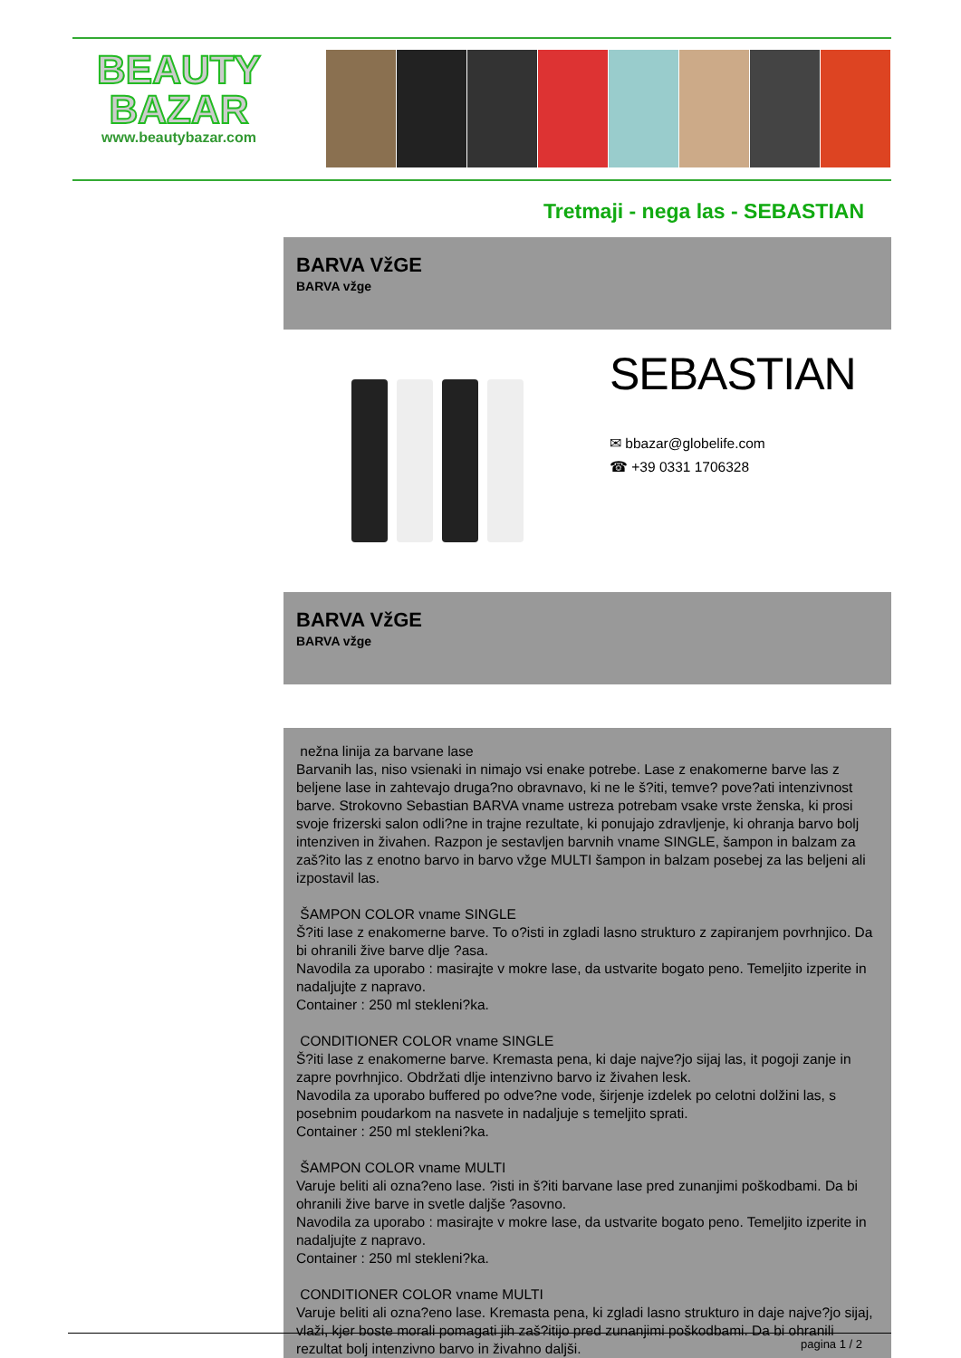BEAUTY
BAZAR
www.beautybazar.com
Tretmaji - nega las - SEBASTIAN
BARVA VžGE
BARVA vžge
SEBASTIAN
✉ bbazar@globelife.com
☎ +39 0331 1706328
BARVA VžGE
BARVA vžge
nežna linija za barvane lase
Barvanih las, niso vsienaki in nimajo vsi enake potrebe. Lase z enakomerne barve las z beljene lase in zahtevajo druga?no obravnavo, ki ne le š?iti, temve? pove?ati intenzivnost barve. Strokovno Sebastian BARVA vname ustreza potrebam vsake vrste ženska, ki prosi svoje frizerski salon odli?ne in trajne rezultate, ki ponujajo zdravljenje, ki ohranja barvo bolj intenziven in živahen. Razpon je sestavljen barvnih vname SINGLE, šampon in balzam za zaš?ito las z enotno barvo in barvo vžge MULTI šampon in balzam posebej za las beljeni ali izpostavil las.
ŠAMPON COLOR vname SINGLE
Š?iti lase z enakomerne barve. To o?isti in zgladi lasno strukturo z zapiranjem povrhnjico. Da bi ohranili žive barve dlje ?asa.
Navodila za uporabo : masirajte v mokre lase, da ustvarite bogato peno. Temeljito izperite in nadaljujte z napravo.
Container : 250 ml stekleni?ka.
CONDITIONER COLOR vname SINGLE
Š?iti lase z enakomerne barve. Kremasta pena, ki daje najve?jo sijaj las, it pogoji zanje in zapre povrhnjico. Obdržati dlje intenzivno barvo iz živahen lesk.
Navodila za uporabo buffered po odve?ne vode, širjenje izdelek po celotni dolžini las, s posebnim poudarkom na nasvete in nadaljuje s temeljito sprati.
Container : 250 ml stekleni?ka.
ŠAMPON COLOR vname MULTI
Varuje beliti ali ozna?eno lase. ?isti in š?iti barvane lase pred zunanjimi poškodbami. Da bi ohranili žive barve in svetle daljše ?asovno.
Navodila za uporabo : masirajte v mokre lase, da ustvarite bogato peno. Temeljito izperite in nadaljujte z napravo.
Container : 250 ml stekleni?ka.
CONDITIONER COLOR vname MULTI
Varuje beliti ali ozna?eno lase. Kremasta pena, ki zgladi lasno strukturo in daje najve?jo sijaj, vlaži, kjer boste morali pomagati jih zaš?itijo pred zunanjimi poškodbami. Da bi ohranili rezultat bolj intenzivno barvo in živahno daljši.
pagina 1 / 2